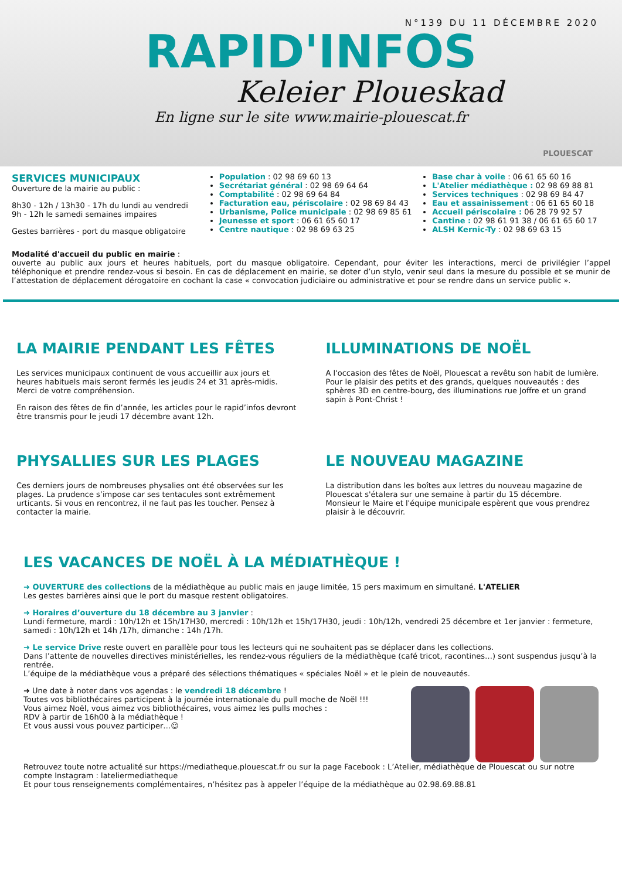N°139 DU 11 DÉCEMBRE 2020
RAPID'INFOS
Keleier Ploueskad
En ligne sur le site www.mairie-plouescat.fr
PLOUESCAT
SERVICES MUNICIPAUX
Ouverture de la mairie au public :
8h30 - 12h / 13h30 - 17h du lundi au vendredi
9h - 12h le samedi semaines impaires
Gestes barrières - port du masque obligatoire
Population : 02 98 69 60 13
Secrétariat général : 02 98 69 64 64
Comptabilité : 02 98 69 64 84
Facturation eau, périscolaire : 02 98 69 84 43
Urbanisme, Police municipale : 02 98 69 85 61
Jeunesse et sport : 06 61 65 60 17
Centre nautique : 02 98 69 63 25
Base char à voile : 06 61 65 60 16
L'Atelier médiathèque : 02 98 69 88 81
Services techniques : 02 98 69 84 47
Eau et assainissement : 06 61 65 60 18
Accueil périscolaire : 06 28 79 92 57
Cantine : 02 98 61 91 38 / 06 61 65 60 17
ALSH Kernic-Ty : 02 98 69 63 15
Modalité d'accueil du public en mairie :
ouverte au public aux jours et heures habituels, port du masque obligatoire. Cependant, pour éviter les interactions, merci de privilégier l’appel téléphonique et prendre rendez-vous si besoin. En cas de déplacement en mairie, se doter d’un stylo, venir seul dans la mesure du possible et se munir de l’attestation de déplacement dérogatoire en cochant la case « convocation judiciaire ou administrative et pour se rendre dans un service public ».
LA MAIRIE PENDANT LES FÊTES
Les services municipaux continuent de vous accueillir aux jours et heures habituels mais seront fermés les jeudis 24 et 31 après-midis.
Merci de votre compréhension.
En raison des fêtes de fin d’année, les articles pour le rapid’infos devront être transmis pour le jeudi 17 décembre avant 12h.
ILLUMINATIONS DE NOËL
A l'occasion des fêtes de Noël, Plouescat a revêtu son habit de lumière.
Pour le plaisir des petits et des grands, quelques nouveautés : des sphères 3D en centre-bourg, des illuminations rue Joffre et un grand sapin à Pont-Christ !
PHYSALLIES SUR LES PLAGES
Ces derniers jours de nombreuses physalies ont été observées sur les plages. La prudence s’impose car ses tentacules sont extrêmement urticants. Si vous en rencontrez, il ne faut pas les toucher. Pensez à contacter la mairie.
LE NOUVEAU MAGAZINE
La distribution dans les boîtes aux lettres du nouveau magazine de Plouescat s'étalera sur une semaine à partir du 15 décembre.
Monsieur le Maire et l'équipe municipale espèrent que vous prendrez plaisir à le découvrir.
LES VACANCES DE NOËL À LA MÉDIATHÈQUE !
➜ OUVERTURE des collections de la médiathèque au public mais en jauge limitée, 15 pers maximum en simultané. L'ATELIER
Les gestes barrières ainsi que le port du masque restent obligatoires.
➜ Horaires d’ouverture du 18 décembre au 3 janvier :
Lundi fermeture, mardi : 10h/12h et 15h/17H30, mercredi : 10h/12h et 15h/17H30, jeudi : 10h/12h, vendredi 25 décembre et 1er janvier : fermeture, samedi : 10h/12h et 14h /17h, dimanche : 14h /17h.
➜ Le service Drive reste ouvert en parallèle pour tous les lecteurs qui ne souhaitent pas se déplacer dans les collections.
Dans l’attente de nouvelles directives ministérielles, les rendez-vous réguliers de la médiathèque (café tricot, racontines…) sont suspendus jusqu’à la rentrée.
L’équipe de la médiathèque vous a préparé des sélections thématiques « spéciales Noël » et le plein de nouveautés.
➜ Une date à noter dans vos agendas : le vendredi 18 décembre !
Toutes vos bibliothécaires participent à la journée internationale du pull moche de Noël !!!
Vous aimez Noël, vous aimez vos bibliothécaires, vous aimez les pulls moches :
RDV à partir de 16h00 à la médiathèque !
Et vous aussi vous pouvez participer…☺
Retrouvez toute notre actualité sur https://mediatheque.plouescat.fr ou sur la page Facebook : L’Atelier, médiathèque de Plouescat ou sur notre compte Instagram : lateliermediatheque
Et pour tous renseignements complémentaires, n’hésitez pas à appeler l’équipe de la médiathèque au 02.98.69.88.81